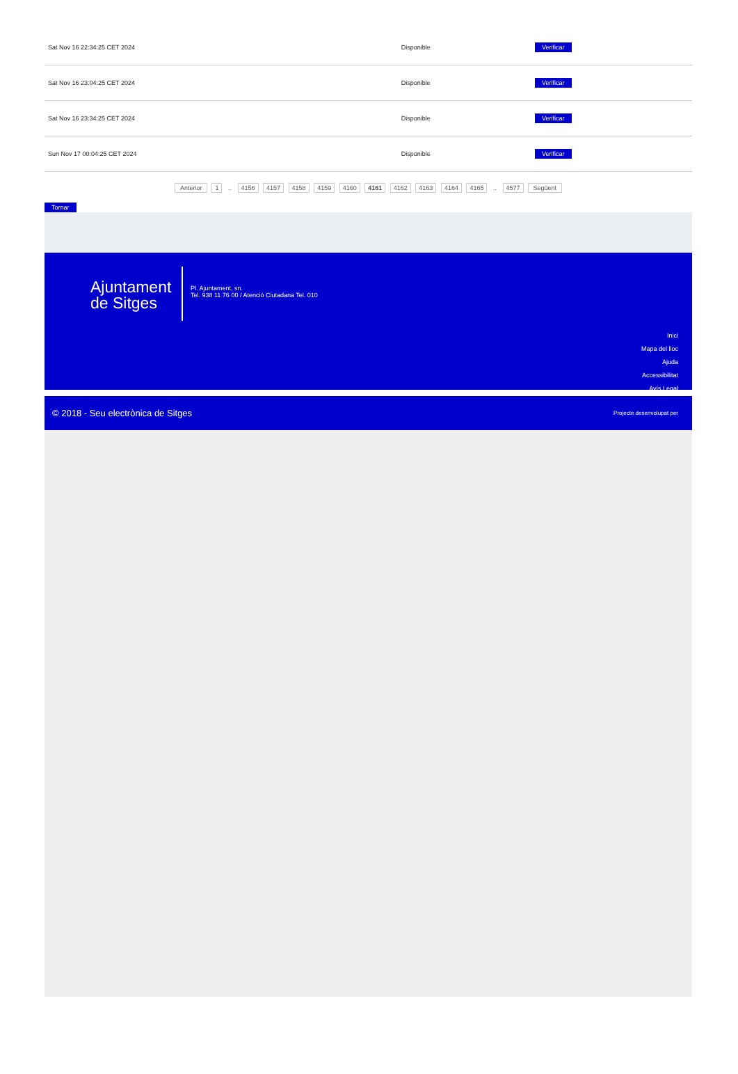| Sat Nov 16 22:34:25 CET 2024 | Disponible | Verificar |
| Sat Nov 16 23:04:25 CET 2024 | Disponible | Verificar |
| Sat Nov 16 23:34:25 CET 2024 | Disponible | Verificar |
| Sun Nov 17 00:04:25 CET 2024 | Disponible | Verificar |
Anterior 1 .. 4156 4157 4158 4159 4160 4161 4162 4163 4164 4165 .. 4577 Següent
Tornar
Ajuntament
de Sitges
Pl. Ajuntament, sn.
Tel. 938 11 76 00 / Atenció Ciutadana Tel. 010
Inici
Mapa del lloc
Ajuda
Accessibilitat
Avís Legal
© 2018 - Seu electrònica de Sitges Projecte desenvolupat per